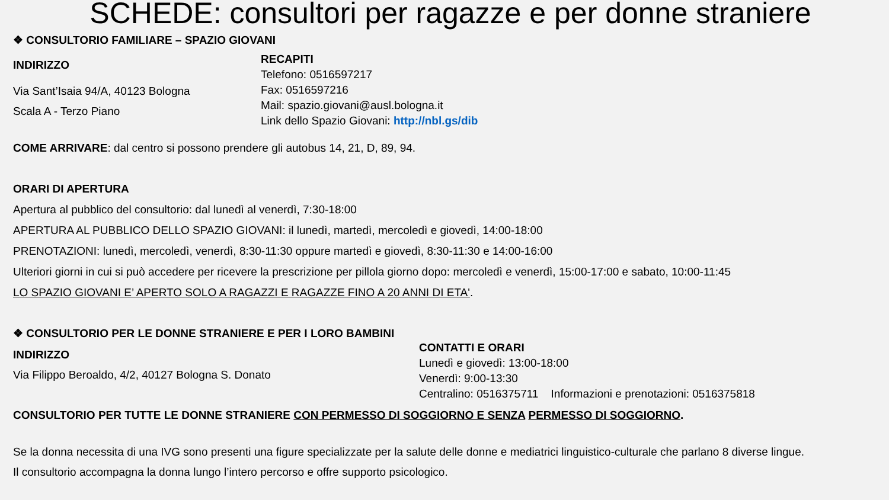SCHEDE: consultori per ragazze e per donne straniere
❖ CONSULTORIO FAMILIARE – SPAZIO GIOVANI
INDIRIZZO
Via Sant’Isaia 94/A, 40123 Bologna
Scala A - Terzo Piano
RECAPITI
Telefono: 0516597217
Fax: 0516597216
Mail: spazio.giovani@ausl.bologna.it
Link dello Spazio Giovani: http://nbl.gs/dib
COME ARRIVARE: dal centro si possono prendere gli autobus 14, 21, D, 89, 94.
ORARI DI APERTURA
Apertura al pubblico del consultorio: dal lunedì al venerdì, 7:30-18:00
APERTURA AL PUBBLICO DELLO SPAZIO GIOVANI: il lunedì, martedì, mercoledì e giovedì, 14:00-18:00
PRENOTAZIONI: lunedì, mercoledì, venerdì, 8:30-11:30 oppure martedì e giovedì, 8:30-11:30 e 14:00-16:00
Ulteriori giorni in cui si può accedere per ricevere la prescrizione per pillola giorno dopo: mercoledì e venerdì, 15:00-17:00 e sabato, 10:00-11:45
LO SPAZIO GIOVANI E’ APERTO SOLO A RAGAZZI E RAGAZZE FINO A 20 ANNI DI ETA'.
❖ CONSULTORIO PER LE DONNE STRANIERE E PER I LORO BAMBINI
INDIRIZZO
Via Filippo Beroaldo, 4/2, 40127 Bologna S. Donato
CONTATTI E ORARI
Lunedì e giovedì: 13:00-18:00
Venerdì: 9:00-13:30
Centralino: 0516375711 Informazioni e prenotazioni: 0516375818
CONSULTORIO PER TUTTE LE DONNE STRANIERE CON PERMESSO DI SOGGIORNO E SENZA PERMESSO DI SOGGIORNO.
Se la donna necessita di una IVG sono presenti una figure specializzate per la salute delle donne e mediatrici linguistico-culturale che parlano 8 diverse lingue.
Il consultorio accompagna la donna lungo l’intero percorso e offre supporto psicologico.